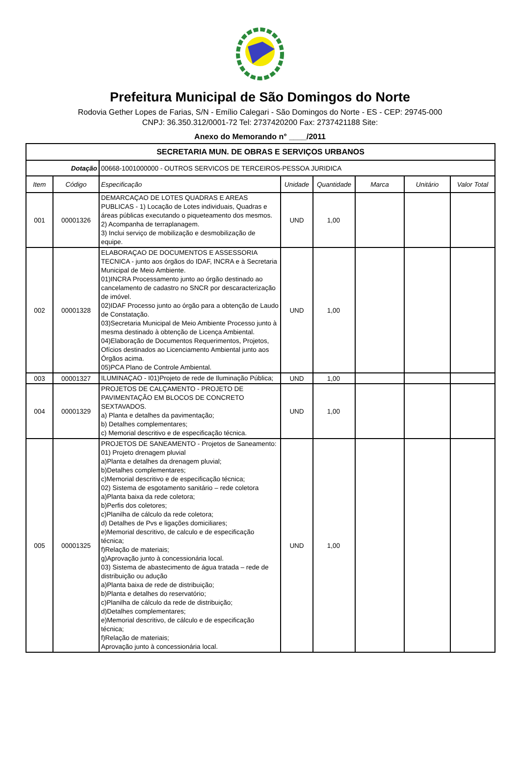Prefeitura Municipal de São Domingos do Norte
Rodovia Gether Lopes de Farias, S/N - Emílio Calegari - São Domingos do Norte - ES - CEP: 29745-000
CNPJ: 36.350.312/0001-72 Tel: 2737420200 Fax: 2737421188 Site:
Anexo do Memorando n° ____/2011
| SECRETARIA MUN. DE OBRAS E SERVIÇOS URBANOS | | | | | | | |
| Dotação | | 00668-1001000000 - OUTROS SERVICOS DE TERCEIROS-PESSOA JURIDICA | | | | | |
| Item | Código | Especificação | Unidade | Quantidade | Marca | Unitário | Valor Total |
| 001 | 00001326 | DEMARCAÇAO DE LOTES QUADRAS E AREAS PUBLICAS - 1) Locação de Lotes individuais, Quadras e áreas públicas executando o piqueteamento dos mesmos. 2) Acompanha de terraplanagem. 3) Inclui serviço de mobilização e desmobilização de equipe. | UND | 1,00 | | | |
| 002 | 00001328 | ELABORAÇAO DE DOCUMENTOS E ASSESSORIA TECNICA - junto aos órgãos do IDAF, INCRA e à Secretaria Municipal de Meio Ambiente. 01)INCRA Processamento junto ao órgão destinado ao cancelamento de cadastro no SNCR por descaracterização de imóvel. 02)IDAF Processo junto ao órgão para a obtenção de Laudo de Constatação. 03)Secretaria Municipal de Meio Ambiente Processo junto à mesma destinado à obtenção de Licença Ambiental. 04)Elaboração de Documentos Requerimentos, Projetos, Ofícios destinados ao Licenciamento Ambiental junto aos Órgãos acima. 05)PCA Plano de Controle Ambiental. | UND | 1,00 | | | |
| 003 | 00001327 | ILUMINAÇAO - I01)Projeto de rede de Iluminação Pública; | UND | 1,00 | | | |
| 004 | 00001329 | PROJETOS DE CALÇAMENTO - PROJETO DE PAVIMENTAÇÃO EM BLOCOS DE CONCRETO SEXTAVADOS. a) Planta e detalhes da pavimentação; b) Detalhes complementares; c) Memorial descritivo e de especificação técnica. | UND | 1,00 | | | |
| 005 | 00001325 | PROJETOS DE SANEAMENTO - Projetos de Saneamento: 01) Projeto drenagem pluvial a)Planta e detalhes da drenagem pluvial; b)Detalhes complementares; c)Memorial descritivo e de especificação técnica; 02) Sistema de esgotamento sanitário – rede coletora a)Planta baixa da rede coletora; b)Perfis dos coletores; c)Planilha de cálculo da rede coletora; d) Detalhes de Pvs e ligações domiciliares; e)Memorial descritivo, de calculo e de especificação técnica; f)Relação de materiais; g)Aprovação junto à concessionária local. 03) Sistema de abastecimento de água tratada – rede de distribuição ou adução a)Planta baixa de rede de distribuição; b)Planta e detalhes do reservatório; c)Planilha de cálculo da rede de distribuição; d)Detalhes complementares; e)Memorial descritivo, de cálculo e de especificação técnica; f)Relação de materiais; Aprovação junto à concessionária local. | UND | 1,00 | | | |